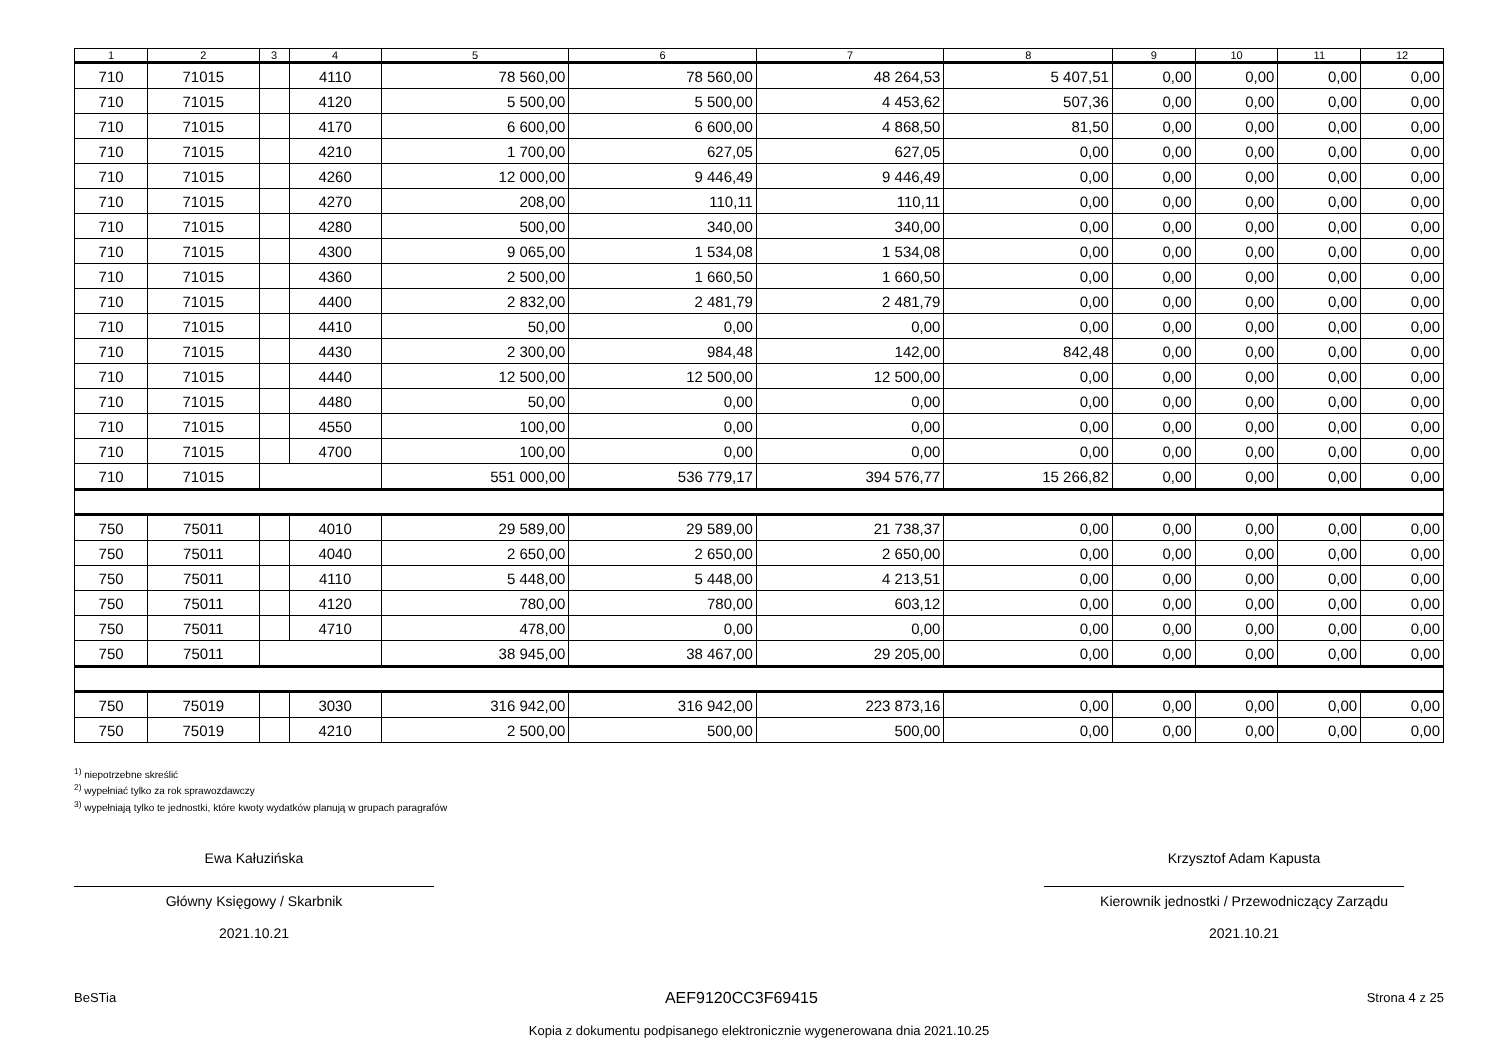| 1 | 2 | 3 | 4 | 5 | 6 | 7 | 8 | 9 | 10 | 11 | 12 |
| --- | --- | --- | --- | --- | --- | --- | --- | --- | --- | --- | --- |
| 710 | 71015 | | 4110 | 78 560,00 | 78 560,00 | 48 264,53 | 5 407,51 | 0,00 | 0,00 | 0,00 | 0,00 |
| 710 | 71015 | | 4120 | 5 500,00 | 5 500,00 | 4 453,62 | 507,36 | 0,00 | 0,00 | 0,00 | 0,00 |
| 710 | 71015 | | 4170 | 6 600,00 | 6 600,00 | 4 868,50 | 81,50 | 0,00 | 0,00 | 0,00 | 0,00 |
| 710 | 71015 | | 4210 | 1 700,00 | 627,05 | 627,05 | 0,00 | 0,00 | 0,00 | 0,00 | 0,00 |
| 710 | 71015 | | 4260 | 12 000,00 | 9 446,49 | 9 446,49 | 0,00 | 0,00 | 0,00 | 0,00 | 0,00 |
| 710 | 71015 | | 4270 | 208,00 | 110,11 | 110,11 | 0,00 | 0,00 | 0,00 | 0,00 | 0,00 |
| 710 | 71015 | | 4280 | 500,00 | 340,00 | 340,00 | 0,00 | 0,00 | 0,00 | 0,00 | 0,00 |
| 710 | 71015 | | 4300 | 9 065,00 | 1 534,08 | 1 534,08 | 0,00 | 0,00 | 0,00 | 0,00 | 0,00 |
| 710 | 71015 | | 4360 | 2 500,00 | 1 660,50 | 1 660,50 | 0,00 | 0,00 | 0,00 | 0,00 | 0,00 |
| 710 | 71015 | | 4400 | 2 832,00 | 2 481,79 | 2 481,79 | 0,00 | 0,00 | 0,00 | 0,00 | 0,00 |
| 710 | 71015 | | 4410 | 50,00 | 0,00 | 0,00 | 0,00 | 0,00 | 0,00 | 0,00 | 0,00 |
| 710 | 71015 | | 4430 | 2 300,00 | 984,48 | 142,00 | 842,48 | 0,00 | 0,00 | 0,00 | 0,00 |
| 710 | 71015 | | 4440 | 12 500,00 | 12 500,00 | 12 500,00 | 0,00 | 0,00 | 0,00 | 0,00 | 0,00 |
| 710 | 71015 | | 4480 | 50,00 | 0,00 | 0,00 | 0,00 | 0,00 | 0,00 | 0,00 | 0,00 |
| 710 | 71015 | | 4550 | 100,00 | 0,00 | 0,00 | 0,00 | 0,00 | 0,00 | 0,00 | 0,00 |
| 710 | 71015 | | 4700 | 100,00 | 0,00 | 0,00 | 0,00 | 0,00 | 0,00 | 0,00 | 0,00 |
| 710 | 71015 | | | 551 000,00 | 536 779,17 | 394 576,77 | 15 266,82 | 0,00 | 0,00 | 0,00 | 0,00 |
| 750 | 75011 | | 4010 | 29 589,00 | 29 589,00 | 21 738,37 | 0,00 | 0,00 | 0,00 | 0,00 | 0,00 |
| 750 | 75011 | | 4040 | 2 650,00 | 2 650,00 | 2 650,00 | 0,00 | 0,00 | 0,00 | 0,00 | 0,00 |
| 750 | 75011 | | 4110 | 5 448,00 | 5 448,00 | 4 213,51 | 0,00 | 0,00 | 0,00 | 0,00 | 0,00 |
| 750 | 75011 | | 4120 | 780,00 | 780,00 | 603,12 | 0,00 | 0,00 | 0,00 | 0,00 | 0,00 |
| 750 | 75011 | | 4710 | 478,00 | 0,00 | 0,00 | 0,00 | 0,00 | 0,00 | 0,00 | 0,00 |
| 750 | 75011 | | | 38 945,00 | 38 467,00 | 29 205,00 | 0,00 | 0,00 | 0,00 | 0,00 | 0,00 |
| 750 | 75019 | | 3030 | 316 942,00 | 316 942,00 | 223 873,16 | 0,00 | 0,00 | 0,00 | 0,00 | 0,00 |
| 750 | 75019 | | 4210 | 2 500,00 | 500,00 | 500,00 | 0,00 | 0,00 | 0,00 | 0,00 | 0,00 |
<sup>1)</sup> niepotrzebne skreślić
<sup>2)</sup> wypełniać tylko za rok sprawozdawczy
<sup>3)</sup> wypełniają tylko te jednostki, które kwoty wydatków planują w grupach paragrafów
Ewa Kałuzińska
Główny Księgowy / Skarbnik
2021.10.21
Krzysztof Adam Kapusta
Kierownik jednostki / Przewodniczący Zarządu
2021.10.21
BeSTia AEF9120CC3F69415 Strona 4 z 25
Kopia z dokumentu podpisanego elektronicznie wygenerowana dnia 2021.10.25